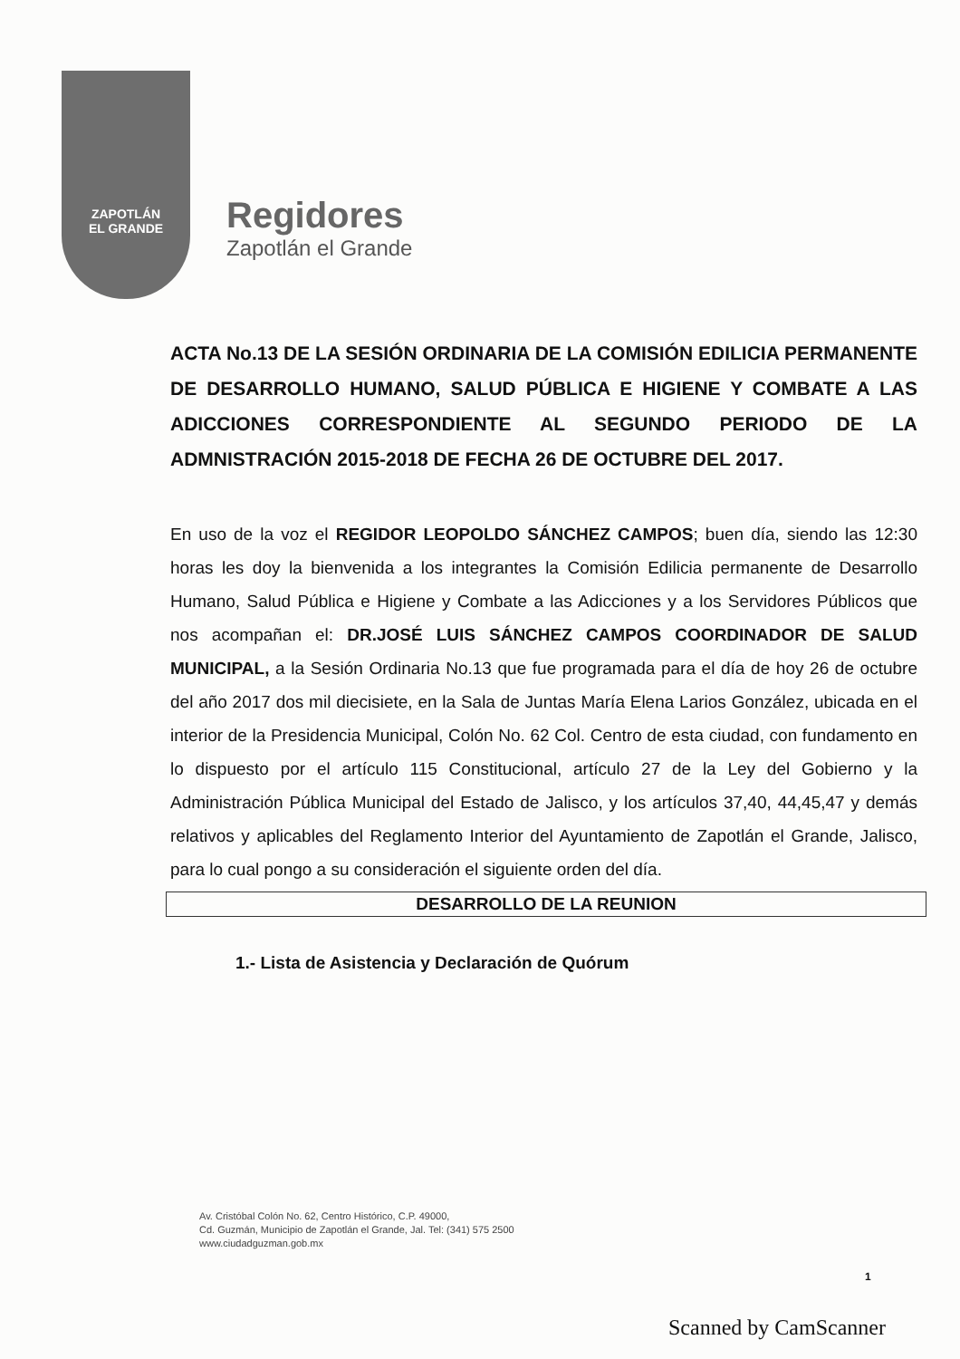ZAPOTLÁN
EL GRANDE
Regidores
Zapotlán el Grande
ACTA No.13 DE LA SESIÓN ORDINARIA DE LA COMISIÓN EDILICIA PERMANENTE DE DESARROLLO HUMANO, SALUD PÚBLICA E HIGIENE Y COMBATE A LAS ADICCIONES CORRESPONDIENTE AL SEGUNDO PERIODO DE LA ADMNISTRACIÓN 2015-2018 DE FECHA 26 DE OCTUBRE DEL 2017.
En uso de la voz el REGIDOR LEOPOLDO SÁNCHEZ CAMPOS; buen día, siendo las 12:30 horas les doy la bienvenida a los integrantes la Comisión Edilicia permanente de Desarrollo Humano, Salud Pública e Higiene y Combate a las Adicciones y a los Servidores Públicos que nos acompañan el: DR.JOSÉ LUIS SÁNCHEZ CAMPOS COORDINADOR DE SALUD MUNICIPAL, a la Sesión Ordinaria No.13 que fue programada para el día de hoy 26 de octubre del año 2017 dos mil diecisiete, en la Sala de Juntas María Elena Larios González, ubicada en el interior de la Presidencia Municipal, Colón No. 62 Col. Centro de esta ciudad, con fundamento en lo dispuesto por el artículo 115 Constitucional, artículo 27 de la Ley del Gobierno y la Administración Pública Municipal del Estado de Jalisco, y los artículos 37,40, 44,45,47 y demás relativos y aplicables del Reglamento Interior del Ayuntamiento de Zapotlán el Grande, Jalisco, para lo cual pongo a su consideración el siguiente orden del día.
DESARROLLO DE LA REUNION
1.- Lista de Asistencia y Declaración de Quórum
Av. Cristóbal Colón No. 62, Centro Histórico, C.P. 49000,
Cd. Guzmán, Municipio de Zapotlán el Grande, Jal. Tel: (341) 575 2500
www.ciudadguzman.gob.mx
1
Scanned by CamScanner